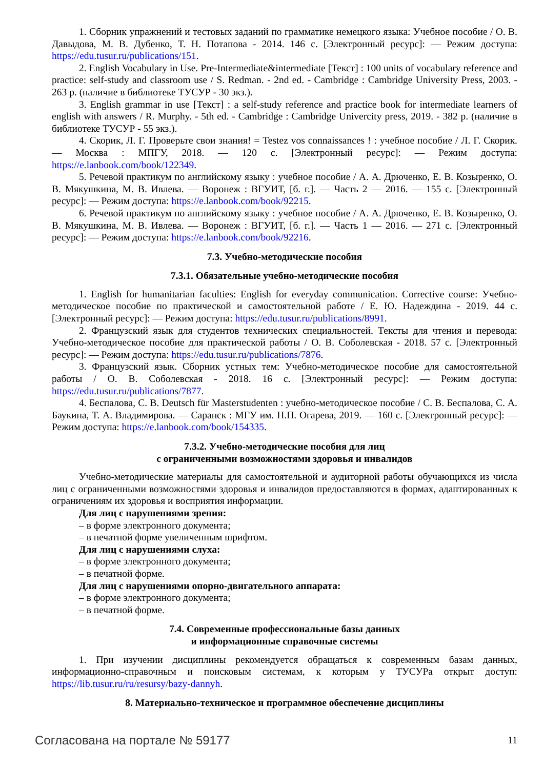1. Сборник упражнений и тестовых заданий по грамматике немецкого языка: Учебное пособие / О. В. Давыдова, М. В. Дубенко, Т. Н. Потапова - 2014. 146 с. [Электронный ресурс]: — Режим доступа: https://edu.tusur.ru/publications/151.
2. English Vocabulary in Use. Pre-Intermediate&intermediate [Текст] : 100 units of vocabulary reference and practice: self-study and classroom use / S. Redman. - 2nd ed. - Cambridge : Cambridge University Press, 2003. - 263 p. (наличие в библиотеке ТУСУР - 30 экз.).
3. English grammar in use [Текст] : a self-study reference and practice book for intermediate learners of english with answers / R. Murphy. - 5th ed. - Cambridge : Cambridge Univercity press, 2019. - 382 p. (наличие в библиотеке ТУСУР - 55 экз.).
4. Скорик, Л. Г. Проверьте свои знания! = Testez vos connaissances ! : учебное пособие / Л. Г. Скорик. — Москва : МПГУ, 2018. — 120 с. [Электронный ресурс]: — Режим доступа: https://e.lanbook.com/book/122349.
5. Речевой практикум по английскому языку : учебное пособие / А. А. Дрюченко, Е. В. Козыренко, О. В. Мякушкина, М. В. Ивлева. — Воронеж : ВГУИТ, [б. г.]. — Часть 2 — 2016. — 155 с. [Электронный ресурс]: — Режим доступа: https://e.lanbook.com/book/92215.
6. Речевой практикум по английскому языку : учебное пособие / А. А. Дрюченко, Е. В. Козыренко, О. В. Мякушкина, М. В. Ивлева. — Воронеж : ВГУИТ, [б. г.]. — Часть 1 — 2016. — 271 с. [Электронный ресурс]: — Режим доступа: https://e.lanbook.com/book/92216.
7.3. Учебно-методические пособия
7.3.1. Обязательные учебно-методические пособия
1. English for humanitarian faculties: English for everyday communication. Corrective course: Учебно- методическое пособие по практической и самостоятельной работе / Е. Ю. Надеждина - 2019. 44 с. [Электронный ресурс]: — Режим доступа: https://edu.tusur.ru/publications/8991.
2. Французский язык для студентов технических специальностей. Тексты для чтения и перевода: Учебно-методическое пособие для практической работы / О. В. Соболевская - 2018. 57 с. [Электронный ресурс]: — Режим доступа: https://edu.tusur.ru/publications/7876.
3. Французский язык. Сборник устных тем: Учебно-методическое пособие для самостоятельной работы / О. В. Соболевская - 2018. 16 с. [Электронный ресурс]: — Режим доступа: https://edu.tusur.ru/publications/7877.
4. Беспалова, С. В. Deutsch für Masterstudenten : учебно-методическое пособие / С. В. Беспалова, С. А. Баукина, Т. А. Владимирова. — Саранск : МГУ им. Н.П. Огарева, 2019. — 160 с. [Электронный ресурс]: — Режим доступа: https://e.lanbook.com/book/154335.
7.3.2. Учебно-методические пособия для лиц
с ограниченными возможностями здоровья и инвалидов
Учебно-методические материалы для самостоятельной и аудиторной работы обучающихся из числа лиц с ограниченными возможностями здоровья и инвалидов предоставляются в формах, адаптированных к ограничениям их здоровья и восприятия информации.
Для лиц с нарушениями зрения:
– в форме электронного документа;
– в печатной форме увеличенным шрифтом.
Для лиц с нарушениями слуха:
– в форме электронного документа;
– в печатной форме.
Для лиц с нарушениями опорно-двигательного аппарата:
– в форме электронного документа;
– в печатной форме.
7.4. Современные профессиональные базы данных
и информационные справочные системы
1. При изучении дисциплины рекомендуется обращаться к современным базам данных, информационно-справочным и поисковым системам, к которым у ТУСУРа открыт доступ: https://lib.tusur.ru/ru/resursy/bazy-dannyh.
8. Материально-техническое и программное обеспечение дисциплины
Согласована на портале № 59177 11